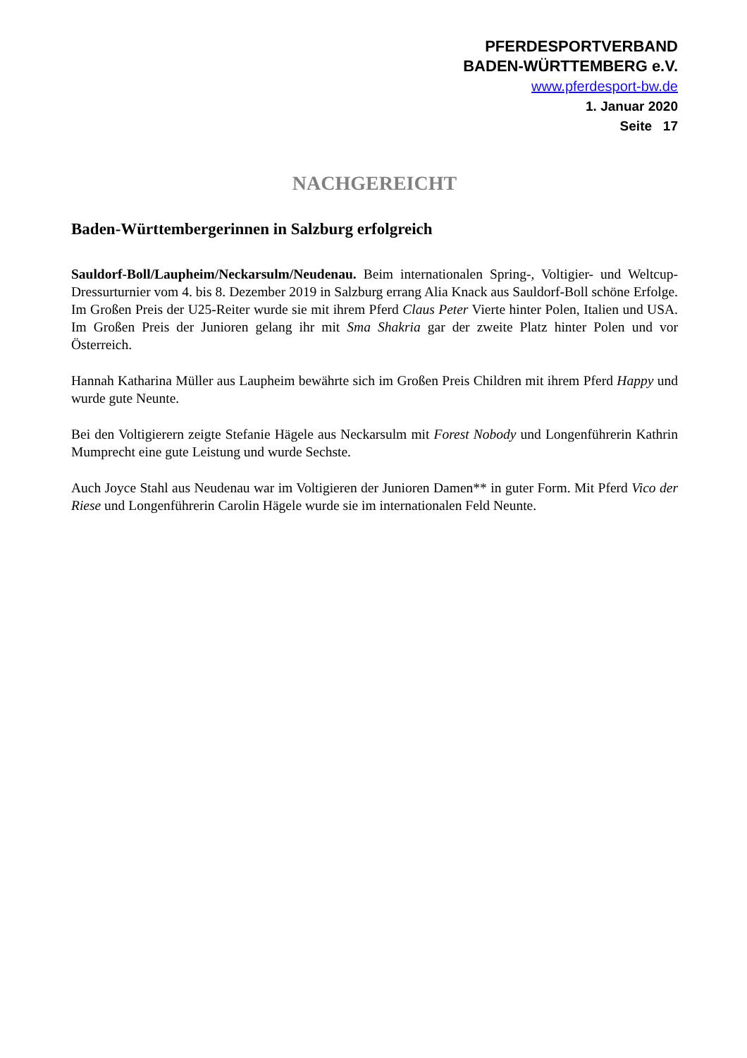PFERDESPORTVERBAND
BADEN-WÜRTTEMBERG e.V.
www.pferdesport-bw.de
1. Januar 2020
Seite 17
NACHGEREICHT
Baden-Württembergerinnen in Salzburg erfolgreich
Sauldorf-Boll/Laupheim/Neckarsulm/Neudenau. Beim internationalen Spring-, Voltigier- und Weltcup-Dressurturnier vom 4. bis 8. Dezember 2019 in Salzburg errang Alia Knack aus Sauldorf-Boll schöne Erfolge. Im Großen Preis der U25-Reiter wurde sie mit ihrem Pferd Claus Peter Vierte hinter Polen, Italien und USA. Im Großen Preis der Junioren gelang ihr mit Sma Shakria gar der zweite Platz hinter Polen und vor Österreich.
Hannah Katharina Müller aus Laupheim bewährte sich im Großen Preis Children mit ihrem Pferd Happy und wurde gute Neunte.
Bei den Voltigierern zeigte Stefanie Hägele aus Neckarsulm mit Forest Nobody und Longenführerin Kathrin Mumprecht eine gute Leistung und wurde Sechste.
Auch Joyce Stahl aus Neudenau war im Voltigieren der Junioren Damen** in guter Form. Mit Pferd Vico der Riese und Longenführerin Carolin Hägele wurde sie im internationalen Feld Neunte.